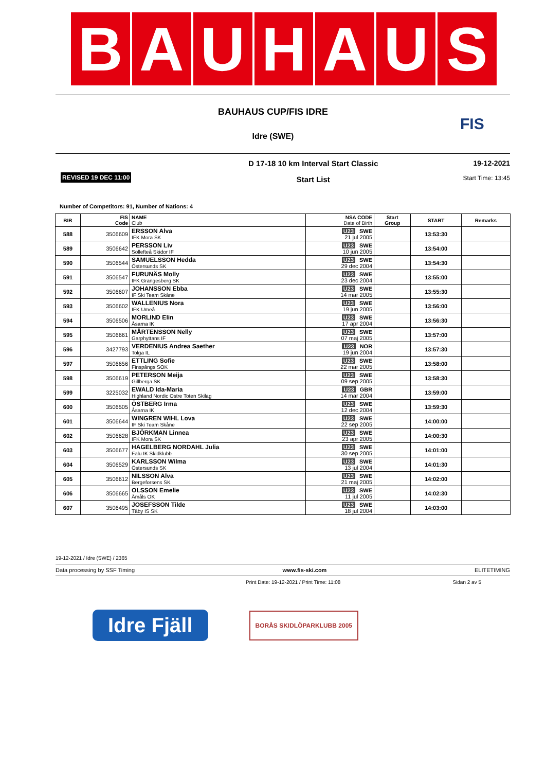B A U H A U S
BAUHAUS CUP/FIS IDRE
Idre (SWE)
FIS
REVISED 19 DEC 11:00
D 17-18 10 km Interval Start Classic
Start List
19-12-2021
Start Time: 13:45
Number of Competitors: 91, Number of Nations: 4
| BIB | FIS Code | NAME Club | NSA CODE Date of Birth | Start Group | START | Remarks |
| --- | --- | --- | --- | --- | --- | --- |
| 588 | 3506609 | ERSSON Alva IFK Mora SK | U23 SWE 21 jul 2005 | | 13:53:30 | |
| 589 | 3506642 | PERSSON Liv Sollefteå Skidor IF | U23 SWE 10 jun 2005 | | 13:54:00 | |
| 590 | 3506544 | SAMUELSSON Hedda Östersunds SK | U23 SWE 29 dec 2004 | | 13:54:30 | |
| 591 | 3506547 | FURUNÄS Molly IFK Grängesberg SK | U23 SWE 23 dec 2004 | | 13:55:00 | |
| 592 | 3506607 | JOHANSSON Ebba IF Ski Team Skåne | U23 SWE 14 mar 2005 | | 13:55:30 | |
| 593 | 3506602 | WALLENIUS Nora IFK Umeå | U23 SWE 19 jun 2005 | | 13:56:00 | |
| 594 | 3506506 | MORLIND Elin Åsarna IK | U23 SWE 17 apr 2004 | | 13:56:30 | |
| 595 | 3506661 | MÅRTENSSON Nelly Garphyttans IF | U23 SWE 07 maj 2005 | | 13:57:00 | |
| 596 | 3427793 | VERDENIUS Andrea Saether Tolga IL | U23 NOR 19 jun 2004 | | 13:57:30 | |
| 597 | 3506656 | ETTLING Sofie Finspångs SOK | U23 SWE 22 mar 2005 | | 13:58:00 | |
| 598 | 3506619 | PETERSON Meija Gillberga SK | U23 SWE 09 sep 2005 | | 13:58:30 | |
| 599 | 3225032 | EWALD Ida-Maria Highland Nordic Ostre Toten Skilag | U23 GBR 14 mar 2004 | | 13:59:00 | |
| 600 | 3506505 | ÖSTBERG Irma Åsarna IK | U23 SWE 12 dec 2004 | | 13:59:30 | |
| 601 | 3506644 | WINGREN WIHL Lova IF Ski Team Skåne | U23 SWE 22 sep 2005 | | 14:00:00 | |
| 602 | 3506628 | BJÖRKMAN Linnea IFK Mora SK | U23 SWE 23 apr 2005 | | 14:00:30 | |
| 603 | 3506677 | HAGELBERG NORDAHL Julia Falu IK Skidklubb | U23 SWE 30 sep 2005 | | 14:01:00 | |
| 604 | 3506529 | KARLSSON Wilma Östersunds SK | U23 SWE 13 jul 2004 | | 14:01:30 | |
| 605 | 3506612 | NILSSON Alva Bergeforsens SK | U23 SWE 21 maj 2005 | | 14:02:00 | |
| 606 | 3506665 | OLSSON Emelie Åmåls OK | U23 SWE 11 jul 2005 | | 14:02:30 | |
| 607 | 3506495 | JOSEFSSON Tilde Täby IS SK | U23 SWE 18 jul 2004 | | 14:03:00 | |
19-12-2021 / Idre (SWE) / 2365
Data processing by SSF Timing www.fis-ski.com ELITETIMING
Print Date: 19-12-2021 / Print Time: 11:08 Sidan 2 av 5
Idre Fjäll
BORÅS SKIDLÖPARKLUBB 2005